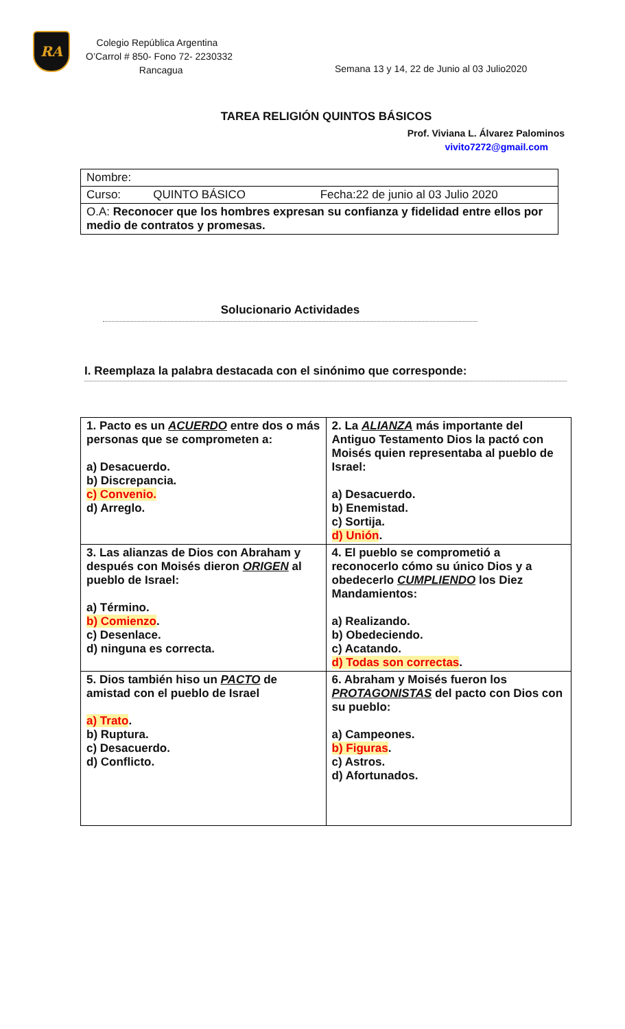RA
Colegio República Argentina
O’Carrol # 850- Fono 72- 2230332
Rancagua
Semana 13 y 14, 22 de Junio al 03 Julio2020
TAREA RELIGIÓN QUINTOS BÁSICOS
Prof. Viviana L. Álvarez Palominos
vivito7272@gmail.com
| Nombre: |
| Curso: QUINTO BÁSICO Fecha:22 de junio al 03 Julio 2020 |
| O.A: Reconocer que los hombres expresan su confianza y fidelidad entre ellos por medio de contratos y promesas. |
Solucionario Actividades
I. Reemplaza la palabra destacada con el sinónimo que corresponde:
| 1. Pacto es un ACUERDO entre dos o más personas que se comprometen a: a) Desacuerdo. b) Discrepancia. c) Convenio. d) Arreglo. | 2. La ALIANZA más importante del Antiguo Testamento Dios la pactó con Moisés quien representaba al pueblo de Israel: a) Desacuerdo. b) Enemistad. c) Sortija. d) Unión . |
| 3. Las alianzas de Dios con Abraham y después con Moisés dieron ORIGEN al pueblo de Israel: a) Término. b) Comienzo . c) Desenlace. d) ninguna es correcta. | 4. El pueblo se comprometió a reconocerlo cómo su único Dios y a obedecerlo CUMPLIENDO los Diez Mandamientos: a) Realizando. b) Obedeciendo. c) Acatando. d) Todas son correctas . |
| 5. Dios también hiso un PACTO de amistad con el pueblo de Israel a) Trato . b) Ruptura. c) Desacuerdo. d) Conflicto. | 6. Abraham y Moisés fueron los PROTAGONISTAS del pacto con Dios con su pueblo: a) Campeones. b) Figuras . c) Astros. d) Afortunados. |